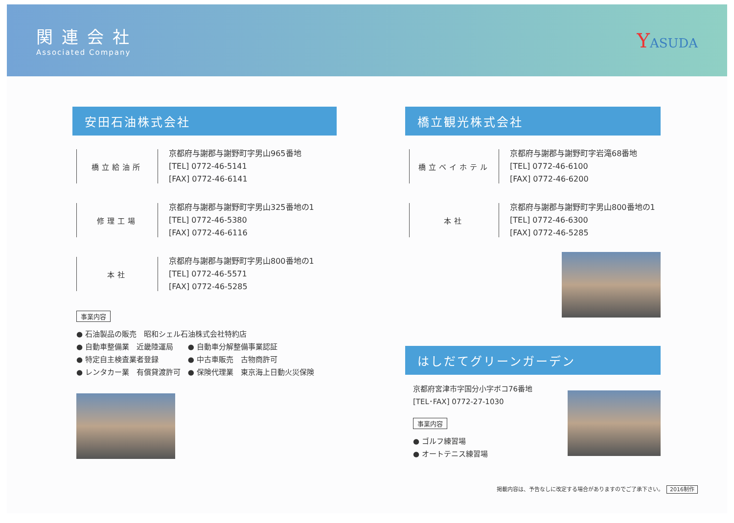関連会社
Associated Company
YASUDA
安田石油株式会社
橋立給油所
京都府与謝郡与謝野町字男山965番地
[TEL] 0772-46-5141
[FAX] 0772-46-6141
修理工場
京都府与謝郡与謝野町字男山325番地の1
[TEL] 0772-46-5380
[FAX] 0772-46-6116
本社
京都府与謝郡与謝野町字男山800番地の1
[TEL] 0772-46-5571
[FAX] 0772-46-5285
事業内容
● 石油製品の販売　昭和シェル石油株式会社特約店
● 自動車整備業　近畿陸運局　　● 自動車分解整備事業認証
● 特定自主検査業者登録　　　　● 中古車販売　古物商許可
● レンタカー業　有償貸渡許可　● 保険代理業　東京海上日動火災保険
橋立観光株式会社
橋立ベイホテル
京都府与謝郡与謝野町字岩滝68番地
[TEL] 0772-46-6100
[FAX] 0772-46-6200
本社
京都府与謝郡与謝野町字男山800番地の1
[TEL] 0772-46-6300
[FAX] 0772-46-5285
はしだてグリーンガーデン
京都府宮津市字国分小字ボコ76番地
[TEL･FAX] 0772-27-1030
事業内容
● ゴルフ練習場
● オートテニス練習場
掲載内容は、予告なしに改定する場合がありますのでご了承下さい。 2016制作